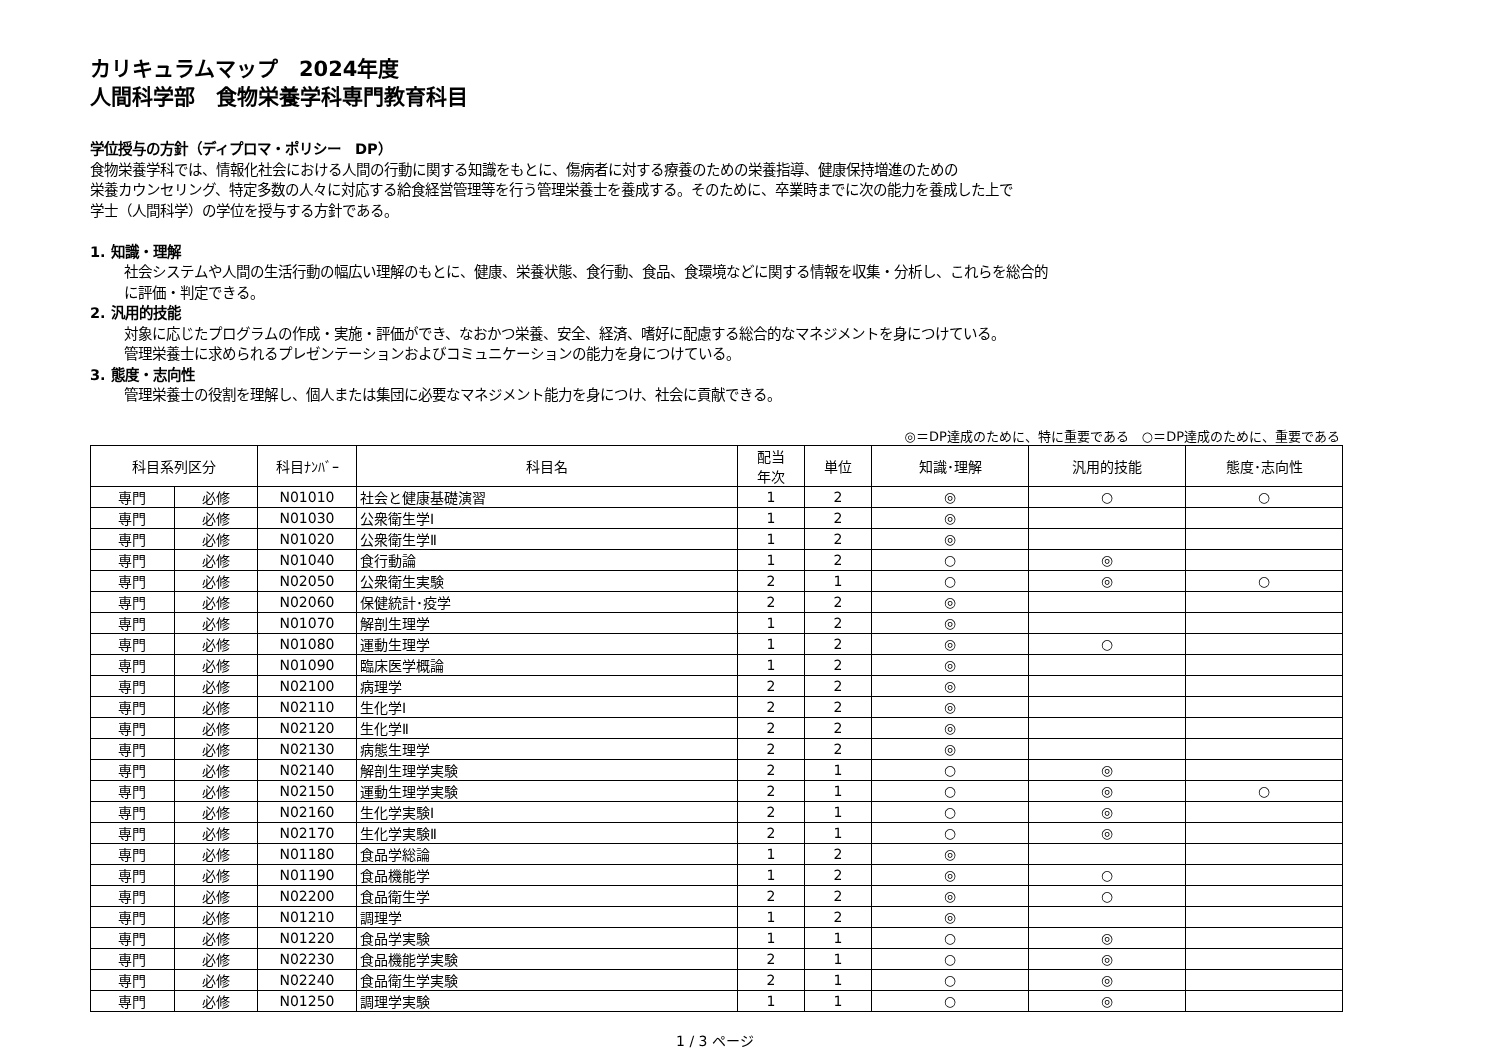カリキュラムマップ　2024年度
人間科学部　食物栄養学科専門教育科目
学位授与の方針（ディプロマ・ポリシー　DP）
食物栄養学科では、情報化社会における人間の行動に関する知識をもとに、傷病者に対する療養のための栄養指導、健康保持増進のための
栄養カウンセリング、特定多数の人々に対応する給食経営管理等を行う管理栄養士を養成する。そのために、卒業時までに次の能力を養成した上で
学士（人間科学）の学位を授与する方針である。
1. 知識・理解
社会システムや人間の生活行動の幅広い理解のもとに、健康、栄養状態、食行動、食品、食環境などに関する情報を収集・分析し、これらを総合的
に評価・判定できる。
2. 汎用的技能
対象に応じたプログラムの作成・実施・評価ができ、なおかつ栄養、安全、経済、嗜好に配慮する総合的なマネジメントを身につけている。
管理栄養士に求められるプレゼンテーションおよびコミュニケーションの能力を身につけている。
3. 態度・志向性
管理栄養士の役割を理解し、個人または集団に必要なマネジメント能力を身につけ、社会に貢献できる。
◎＝DP達成のために、特に重要である　○＝DP達成のために、重要である
| 科目系列区分 | | 科目ﾅﾝﾊﾞｰ | 科目名 | 配当 年次 | 単位 | 知識･理解 | 汎用的技能 | 態度･志向性 |
| --- | --- | --- | --- | --- | --- | --- | --- | --- |
| 専門 | 必修 | N01010 | 社会と健康基礎演習 | 1 | 2 | ◎ | ○ | ○ |
| 専門 | 必修 | N01030 | 公衆衛生学Ⅰ | 1 | 2 | ◎ | | |
| 専門 | 必修 | N01020 | 公衆衛生学Ⅱ | 1 | 2 | ◎ | | |
| 専門 | 必修 | N01040 | 食行動論 | 1 | 2 | ○ | ◎ | |
| 専門 | 必修 | N02050 | 公衆衛生実験 | 2 | 1 | ○ | ◎ | ○ |
| 専門 | 必修 | N02060 | 保健統計･疫学 | 2 | 2 | ◎ | | |
| 専門 | 必修 | N01070 | 解剖生理学 | 1 | 2 | ◎ | | |
| 専門 | 必修 | N01080 | 運動生理学 | 1 | 2 | ◎ | ○ | |
| 専門 | 必修 | N01090 | 臨床医学概論 | 1 | 2 | ◎ | | |
| 専門 | 必修 | N02100 | 病理学 | 2 | 2 | ◎ | | |
| 専門 | 必修 | N02110 | 生化学Ⅰ | 2 | 2 | ◎ | | |
| 専門 | 必修 | N02120 | 生化学Ⅱ | 2 | 2 | ◎ | | |
| 専門 | 必修 | N02130 | 病態生理学 | 2 | 2 | ◎ | | |
| 専門 | 必修 | N02140 | 解剖生理学実験 | 2 | 1 | ○ | ◎ | |
| 専門 | 必修 | N02150 | 運動生理学実験 | 2 | 1 | ○ | ◎ | ○ |
| 専門 | 必修 | N02160 | 生化学実験Ⅰ | 2 | 1 | ○ | ◎ | |
| 専門 | 必修 | N02170 | 生化学実験Ⅱ | 2 | 1 | ○ | ◎ | |
| 専門 | 必修 | N01180 | 食品学総論 | 1 | 2 | ◎ | | |
| 専門 | 必修 | N01190 | 食品機能学 | 1 | 2 | ◎ | ○ | |
| 専門 | 必修 | N02200 | 食品衛生学 | 2 | 2 | ◎ | ○ | |
| 専門 | 必修 | N01210 | 調理学 | 1 | 2 | ◎ | | |
| 専門 | 必修 | N01220 | 食品学実験 | 1 | 1 | ○ | ◎ | |
| 専門 | 必修 | N02230 | 食品機能学実験 | 2 | 1 | ○ | ◎ | |
| 専門 | 必修 | N02240 | 食品衛生学実験 | 2 | 1 | ○ | ◎ | |
| 専門 | 必修 | N01250 | 調理学実験 | 1 | 1 | ○ | ◎ | |
1 / 3 ページ